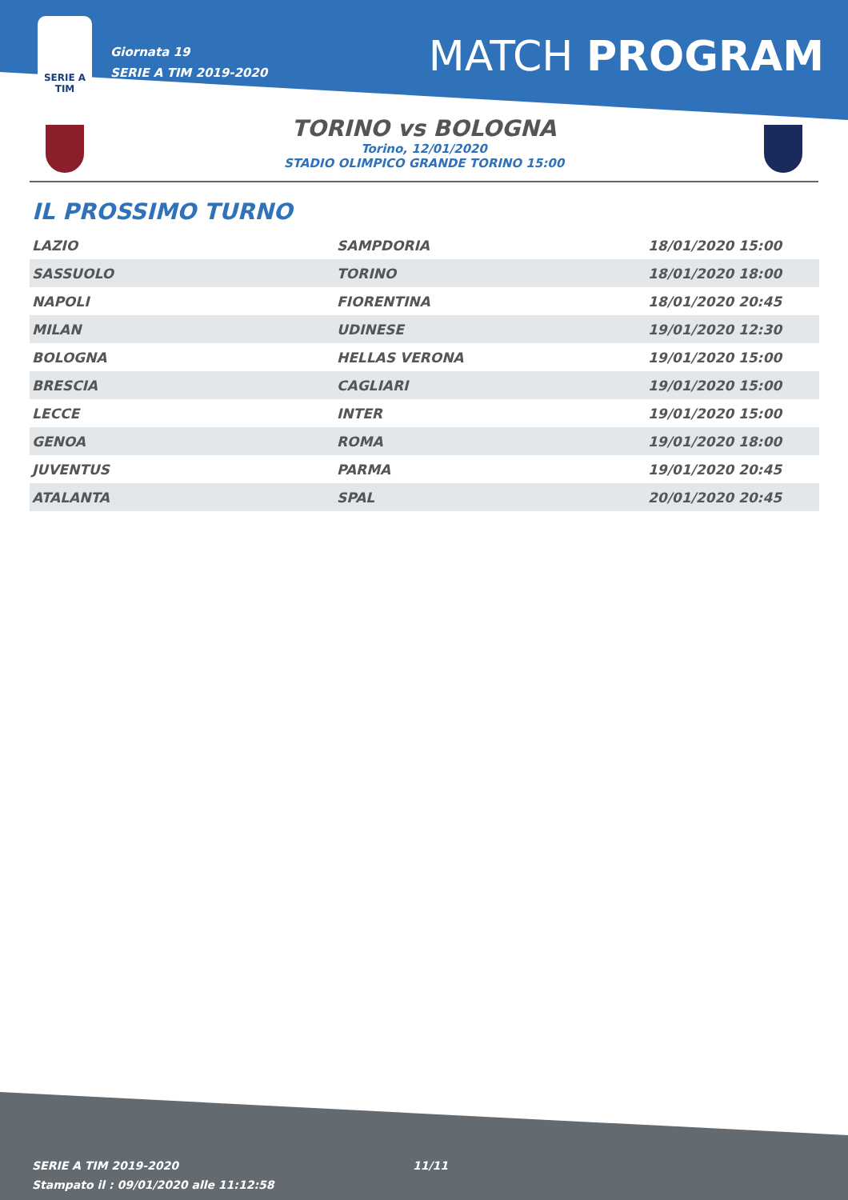SERIE A
TIM
Giornata 19
SERIE A TIM 2019-2020
MATCH PROGRAM
TORINO vs BOLOGNA
Torino, 12/01/2020
STADIO OLIMPICO GRANDE TORINO 15:00
IL PROSSIMO TURNO
| LAZIO | SAMPDORIA | 18/01/2020 15:00 |
| SASSUOLO | TORINO | 18/01/2020 18:00 |
| NAPOLI | FIORENTINA | 18/01/2020 20:45 |
| MILAN | UDINESE | 19/01/2020 12:30 |
| BOLOGNA | HELLAS VERONA | 19/01/2020 15:00 |
| BRESCIA | CAGLIARI | 19/01/2020 15:00 |
| LECCE | INTER | 19/01/2020 15:00 |
| GENOA | ROMA | 19/01/2020 18:00 |
| JUVENTUS | PARMA | 19/01/2020 20:45 |
| ATALANTA | SPAL | 20/01/2020 20:45 |
SERIE A TIM 2019-2020
Stampato il : 09/01/2020 alle 11:12:58
11/11